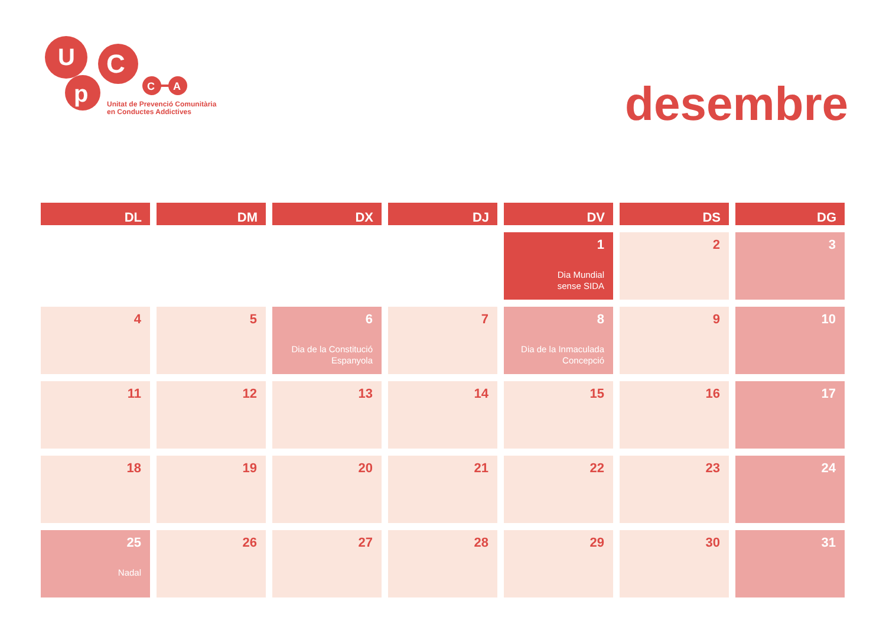U
p
C
C
A
Unitat de Prevenció Comunitària
en Conductes Addictives
desembre
| DL | DM | DX | DJ | DV | DS | DG |
| --- | --- | --- | --- | --- | --- | --- |
| | | | | 1 Dia Mundial sense SIDA | 2 | 3 |
| 4 | 5 | 6 Dia de la Constitució Espanyola | 7 | 8 Dia de la Inmaculada Concepció | 9 | 10 |
| 11 | 12 | 13 | 14 | 15 | 16 | 17 |
| 18 | 19 | 20 | 21 | 22 | 23 | 24 |
| 25 Nadal | 26 | 27 | 28 | 29 | 30 | 31 |